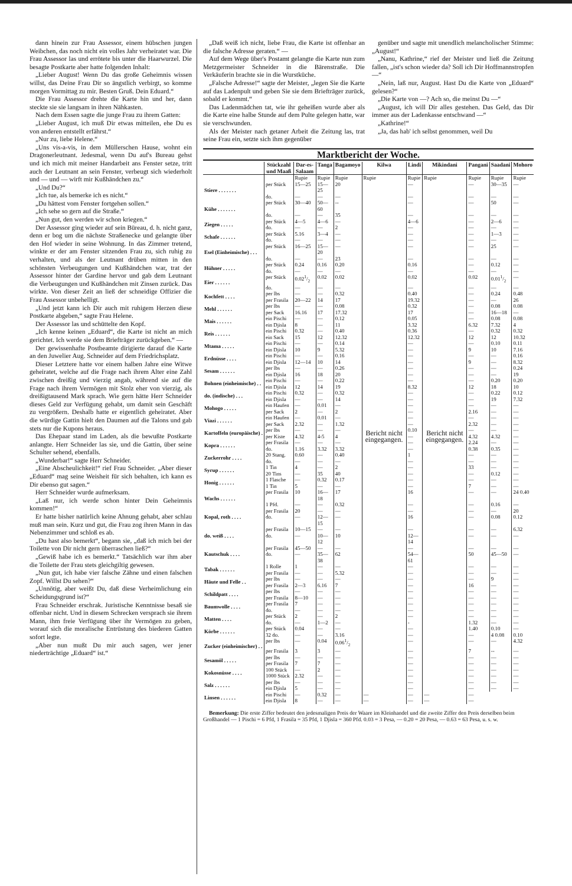dann hinein zur Frau Assessor, einem hübschen jungen Weibchen, das noch nicht ein volles Jahr verheiratet war. Die Frau Assessor las und errötete bis unter die Haarwurzel. Die besagte Postkarte aber hatte folgenden Inhalt:
„Lieber August! Wenn Du das große Geheimnis wissen willst, das Deine Frau Dir so ängstlich verbirgt, so komme morgen Vormittag zu mir. Besten Gruß. Dein Eduard.“
Die Frau Assessor drehte die Karte hin und her, dann steckte sie sie langsam in ihren Nähkasten.
Nach dem Essen sagte die junge Frau zu ihrem Gatten:
„Lieber August, ich muß Dir etwas mitteilen, ehe Du es von anderen entstellt erfährst.“
„Nur zu, liebe Helene.“
„Uns vis-a-vis, in dem Müllerschen Hause, wohnt ein Dragonerleutnant. Jedesmal, wenn Du auf's Bureau gehst und ich mich mit meiner Handarbeit ans Fenster setze, tritt auch der Leutnant an sein Fenster, verbeugt sich wiederholt und — und — wirft mir Kußhändchen zu.“
„Und Du?“
„Ich tue, als bemerke ich es nicht.“
„Du hättest vom Fenster fortgehen sollen.“
„Ich sehe so gern auf die Straße.“
„Nun gut, den werden wir schon kriegen.“
Der Assessor ging wieder auf sein Büreau, d. h. nicht ganz, denn er bog um die nächste Straßenecke und gelangte über den Hof wieder in seine Wohnung. In das Zimmer tretend, winkte er der am Fenster sitzenden Frau zu, sich ruhig zu verhalten, und als der Leutnant drüben mitten in den schönsten Verbeugungen und Kußhändchen war, trat der Assessor hinter der Gardine hervor und gab dem Leutnant die Verbeugungen und Kußhändchen mit Zinsen zurück. Das wirkte. Von dieser Zeit an ließ der schneidige Offizier die Frau Assessor unbehelligt.
„Und jetzt kann ich Dir auch mit ruhigem Herzen diese Postkarte abgeben,“ sagte Frau Helene.
Der Assessor las und schüttelte den Kopf.
„Ich kenne keinen „Eduard“, die Karte ist nicht an mich gerichtet. Ich werde sie dem Briefträger zurückgeben.“ —
Der gewissenhafte Postbeamte dirigierte darauf die Karte an den Juwelier Aug. Schneider auf dem Friedrichsplatz.
Dieser Letztere hatte vor einem halben Jahre eine Witwe geheiratet, welche auf die Frage nach ihrem Alter eine Zahl zwischen dreißig und vierzig angab, während sie auf die Frage nach ihrem Vermögen mit Stolz eher von vierzig, als dreißigtausend Mark sprach. Wie gern hätte Herr Schneider dieses Geld zur Verfügung gehabt, um damit sein Geschäft zu vergrößern. Deshalb hatte er eigentlich geheiratet. Aber die würdige Gattin hielt den Daumen auf die Talons und gab stets nur die Kupons heraus.
Das Ehepaar stand im Laden, als die bewußte Postkarte anlangte. Herr Schneider las sie, und die Gattin, über seine Schulter sehend, ebenfalls.
„Wunderbar!“ sagte Herr Schneider.
„Eine Abscheulichkeit!“ rief Frau Schneider. „Aber dieser „Eduard“ mag seine Weisheit für sich behalten, ich kann es Dir ebenso gut sagen.“
Herr Schneider wurde aufmerksam.
„Laß nur, ich werde schon hinter Dein Geheimnis kommen!“
Er hatte bisher natürlich keine Ahnung gehabt, aber schlau muß man sein. Kurz und gut, die Frau zog ihren Mann in das Nebenzimmer und schloß es ab.
„Du hast also bemerkt“, begann sie, „daß ich mich bei der Toilette von Dir nicht gern überraschen ließ?“
„Gewiß habe ich es bemerkt.“ Tatsächlich war ihm aber die Toilette der Frau stets gleichgiltig gewesen.
„Nun gut, ich habe vier falsche Zähne und einen falschen Zopf. Willst Du sehen?“
„Unnötig, aber weißt Du, daß diese Verheimlichung ein Scheidungsgrund ist?“
Frau Schneider erschrak. Juristische Kenntnisse besaß sie offenbar nicht. Und in diesem Schrecken versprach sie ihrem Mann, ihm freie Verfügung über ihr Vermögen zu geben, worauf sich die moralische Entrüstung des biederen Gatten sofort legte.
„Aber nun mußt Du mir auch sagen, wer jener niederträchtige „Eduard“ ist.“
„Daß weiß ich nicht, liebe Frau, die Karte ist offenbar an die falsche Adresse geraten.“ —
Auf dem Wege über's Postamt gelangte die Karte nun zum Metzgermeister Schneider in die Bärenstraße. Die Verkäuferin brachte sie in die Wurstküche.
„Falsche Adresse!“ sagte der Meister, „legen Sie die Karte auf das Ladenpult und geben Sie sie dem Briefträger zurück, sobald er kommt.“
Das Ladenmädchen tat, wie ihr geheißen wurde aber als die Karte eine halbe Stunde auf dem Pulte gelegen hatte, war sie verschwunden.
Als der Meister nach getaner Arbeit die Zeitung las, trat seine Frau ein, setzte sich ihm gegenüber
genüber und sagte mit unendlich melancholischer Stimme: „August!“
„Nanu, Kathrine,“ rief der Meister und ließ die Zeitung fallen, „ist's schon wieder da? Soll ich Dir Hoffmannstropfen —“
„Nein, laß nur, August. Hast Du die Karte von „Eduard“ gelesen?“
„Die Karte von —? Ach so, die meinst Du —“
„August, ich will Dir alles gestehen. Das Geld, das Dir immer aus der Ladenkasse entschwand —“
„Kathrine!“
„Ja, das hab' ich selbst genommen, weil Du
Marktbericht der Woche.
| | Stückzahl und Maaß | Dar-es-Salaam | Tanga | Bagamoyo | Kilwa | Lindi | Mikindani | Pangani | Saadani | Mohoro |
| --- | --- | --- | --- | --- | --- | --- | --- | --- | --- | --- |
| | | Rupie | Rupie | Rupie | Rupie | Rupie | Rupie | Rupie | Rupie | Rupie |
| Stiere . . . . . . . | per Stück | 15—25 | 15—25 | 20 | Bericht nicht eingegangen. | — | Bericht nicht eingegangen. | — | 30—35 | — |
| | do. | — | — | — | | — | | — | — | — |
| Kühe . . . . . . . | per Stück | 30—40 | 50—60 | -- | | — | | — | 50 | — |
| | do. | — | — | 35 | | — | | — | — | — |
| Ziegen . . . . . | per Stück | 4—5 | 4—6 | — | | 4—6 | | — | 2—6 | — |
| | do. | — | — | 2 | | — | | — | — | — |
| Schafe . . . . . . | per Stück | 5.16 | 3—4 | — | | — | | — | 1—3 | — |
| | do. | — | — | — | | — | | — | — | — |
| Esel (Einheimische) . . . | per Stück | 16—25 | 15—20 | — | | — | | — | 25 | — |
| | do. | — | — | 23 | | — | | — | — | — |
| Hühner . . . . . | per Stück | 0.24 | 0.16 | 0.20 | | 0.16 | | — | 0.12 | — |
| | do. | — | — | — | | — | | — | — | — |
| Eier . . . . . . | per Stück | 0.021/2 | 0.02 | 0.02 | | 0.02 | | 0.02 | 0.011/2 | — |
| | do. | — | — | — | | — | | — | — | — |
| Kochfett . . . . | per lbs | — | — | 0.32 | | 0.40 | | — | 0.24 | 0.48 |
| | per Frasila | 20—22 | 14 | 17 | | 19.32 | | — | — | 26 |
| Mehl . . . . . . | per lbs | — | — | 0.08 | | 0.32 | | — | 0.08 | 0.08 |
| | per Sack | 16.16 | 17 | 17.32 | | 17 | | — | 16—18 | — |
| Mais . . . . . . | ein Pischi | — | — | 0.12 | | 0.05 | | — | 0.08 | 0.08 |
| | ein Djisla | 8 | — | 11 | | 3.32 | | 6.32 | 7.32 | 4 |
| Reis . . . . . . | ein Pischi | 0.32 | — | 0.40 | | 0.36 | | — | 0.32 | 0.32 |
| | ein Sack | 15 | 12 | 12.32 | | 12.32 | | 12 | 12 | 10.32 |
| Mtama . . . . . | ein Pischi | — | — | 0.14 | | — | | — | 0.10 | 0.11 |
| | ein Djisla | 10 | 9 | 5.32 | | — | | 9 | 10 | 7.16 |
| Erdnüsse . . . . | ein Pischi | — | — | 0.16 | | — | | — | — | 0.16 |
| | ein Djisla | 12—14 | 10 | 14 | | — | | 9 | — | 8.32 |
| Sesam . . . . . . | per lbs | — | — | 0.26 | | — | | — | — | 0.24 |
| | ein Djisla | 16 | 18 | 20 | | — | | — | — | 19 |
| Bohnen (einheimische) . . | ein Pischi | — | — | 0.22 | | — | | — | 0.20 | 0.20 |
| | ein Djisla | 12 | 14 | 19 | | 8.32 | | 12 | 18 | 10 |
| do. (indische) . . . | ein Pischi | 0.32 | — | 0.32 | | — | | — | 0.22 | 0.12 |
| | ein Djisla | — | — | 14 | | — | | — | 19 | 7.32 |
| Mohogo . . . . . | ein Haufen | — | 0.01 | — | | — | | — | — | — |
| | per Sack | 2 | — | 2 | | — | | 2.16 | — | — |
| Viazi . . . . . . | ein Haufen | — | 0.01 | — | | — | | — | — | — |
| | per Sack | 2.32 | — | 1.32 | | — | | 2.32 | — | — |
| Kartoffeln (europäische) . | per lbs | — | — | — | | 0.10 | | — | — | — |
| | per Kiste | 4.32 | 4-5 | 4 | | — | | 4.32 | 4.32 | — |
| Kopra . . . . . . | per Frasila | — | — | — | | — | | 2.24 | — | — |
| | do. | 1.16 | 3.32 | 3.32 | | — | | 0.38 | 0.35 | — |
| Zuckerrohr . . . . | 20 Stang. | 0.60 | — | 0.40 | | 1 | | — | — | — |
| | do. | — | — | — | | — | | — | — | — |
| Syrup . . . . . . | 1 Tin | 4 | — | 2 | | — | | 33 | — | — |
| | 20 Tins | — | 35 | 40 | | — | | — | 0.12 | — |
| Honig . . . . . . | 1 Flasche | — | 0.32 | 0.17 | | — | | — | — | — |
| | 1 Tin | 5 | — | — | | — | | 7 | — | — |
| Wachs . . . . . . | per Frasila | 10 | 16—18 | 17 | | 16 | | — | — | 24 0.40 |
| | 1 Pfd. | — | — | 0.32 | | — | | — | 0.16 | — |
| Kopal, roth . . . . | per Frasila | 20 | — | — | | — | | — | — | 20 |
| | do. | — | 12—15 | — | | 16 | | — | 0.08 | 0.12 |
| do. weiß . . . . | per Frasila | 10—15 | — | — | | — | | — | — | 6.32 |
| | do. | — | 10—12 | 10 | | 12—14 | | — | — | — |
| Kautschuk . . . . | per Frasila | 45—50 | — | — | | — | | — | — | — |
| | do. | — | 35—38 | 62 | | 54—61 | | 50 | 45—50 | — |
| Tabak . . . . . . | 1 Rolle | 1 | — | — | | — | | — | — | — |
| | per Frasila | — | — | 5.32 | | — | | — | — | — |
| Häute und Felle . . | per lbs | — | — | — | | — | | — | 9 | — |
| | per Frasila | 2—3 | 6.16 | 7 | | — | | 16 | — | — |
| Schildpatt . . . . | per lbs | — | — | — | | — | | — | — | — |
| | per Frasila | 8—10 | — | — | | — | | — | — | — |
| Baumwolle . . . . | per Frasila | 7 | — | — | | — | | — | — | — |
| | do. | — | — | — | | — | | — | — | — |
| Matten . . . . | per Stück | 2 | — | 2 | | — | | — | — | — |
| | do. | — | 1—2 | — | | - | | 1.32 | — | — |
| Körbe . . . . . . | per Stück | 0.04 | — | — | | — | | 1.40 | 0.10 | — |
| | 32 do. | — | — | 3.16 | | — | | — | 4 0.08 | 0.10 |
| Zucker (einheimischer) . . | per lbs | — | 0.04 | 0.061/2 | | — | | — | — | 4.32 |
| | per Frasila | 3 | 3 | — | | — | | 7 | -- | — |
| Sesamöl . . . . . | per lbs | — | — | — | | — | | — | — | — |
| | per Frasila | 7 | 7 | — | | — | | — | — | — |
| Kokosnüsse . . . . | 100 Stück | — | 2 | — | | — | | — | — | — |
| | 1000 Stück | 2.32 | — | — | | — | | — | — | — |
| Salz . . . . . . | per lbs | — | — | — | | — | | — | — | — |
| | ein Djisla | 5 | — | — | | — | | — | — | — |
| Linsen . . . . . . | ein Pischi | — | 0.32 | — | — | — | — | — | | |
| | ein Djisla | 8 | — | — | — | — | — | — | | |
Bemerkung: Die erste Ziffer bedeutet den jedesmaligen Preis der Waare im Kleinhandel und die zweite Ziffer den Preis derselben beim Großhandel — 1 Pischi = 6 Pfd, 1 Frasila = 35 Pfd, 1 Djisla = 360 Pfd. 0.03 = 3 Pesa, — 0.20 = 20 Pesa, — 0.63 = 63 Pesa, u. s. w.